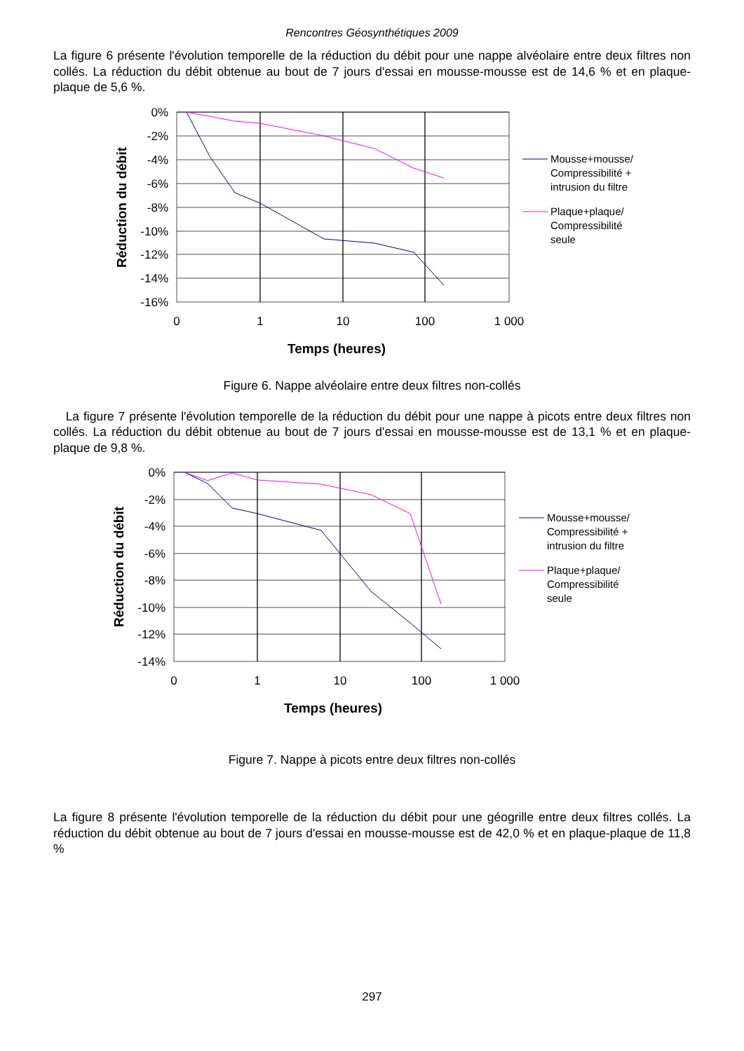Rencontres Géosynthétiques 2009
La figure 6 présente l'évolution temporelle de la réduction du débit pour une nappe alvéolaire entre deux filtres non collés. La réduction du débit obtenue au bout de 7 jours d'essai en mousse-mousse est de 14,6 % et en plaque-plaque de 5,6 %.
0%
-2%
-4%
-6%
-8%
-10%
-12%
-14%
-16%
0
1
10
100
1 000
Temps (heures)
Réduction du débit
Mousse+mousse/
Compressibilité +
intrusion du filtre
Plaque+plaque/
Compressibilité
seule
Figure 6. Nappe alvéolaire entre deux filtres non-collés
La figure 7 présente l'évolution temporelle de la réduction du débit pour une nappe à picots entre deux filtres non collés. La réduction du débit obtenue au bout de 7 jours d'essai en mousse-mousse est de 13,1 % et en plaque-plaque de 9,8 %.
0%
-2%
-4%
-6%
-8%
-10%
-12%
-14%
0
1
10
100
1 000
Temps (heures)
Réduction du débit
Mousse+mousse/
Compressibilité +
intrusion du filtre
Plaque+plaque/
Compressibilité
seule
Figure 7. Nappe à picots entre deux filtres non-collés
La figure 8 présente l'évolution temporelle de la réduction du débit pour une géogrille entre deux filtres collés. La réduction du débit obtenue au bout de 7 jours d'essai en mousse-mousse est de 42,0 % et en plaque-plaque de 11,8 %
297